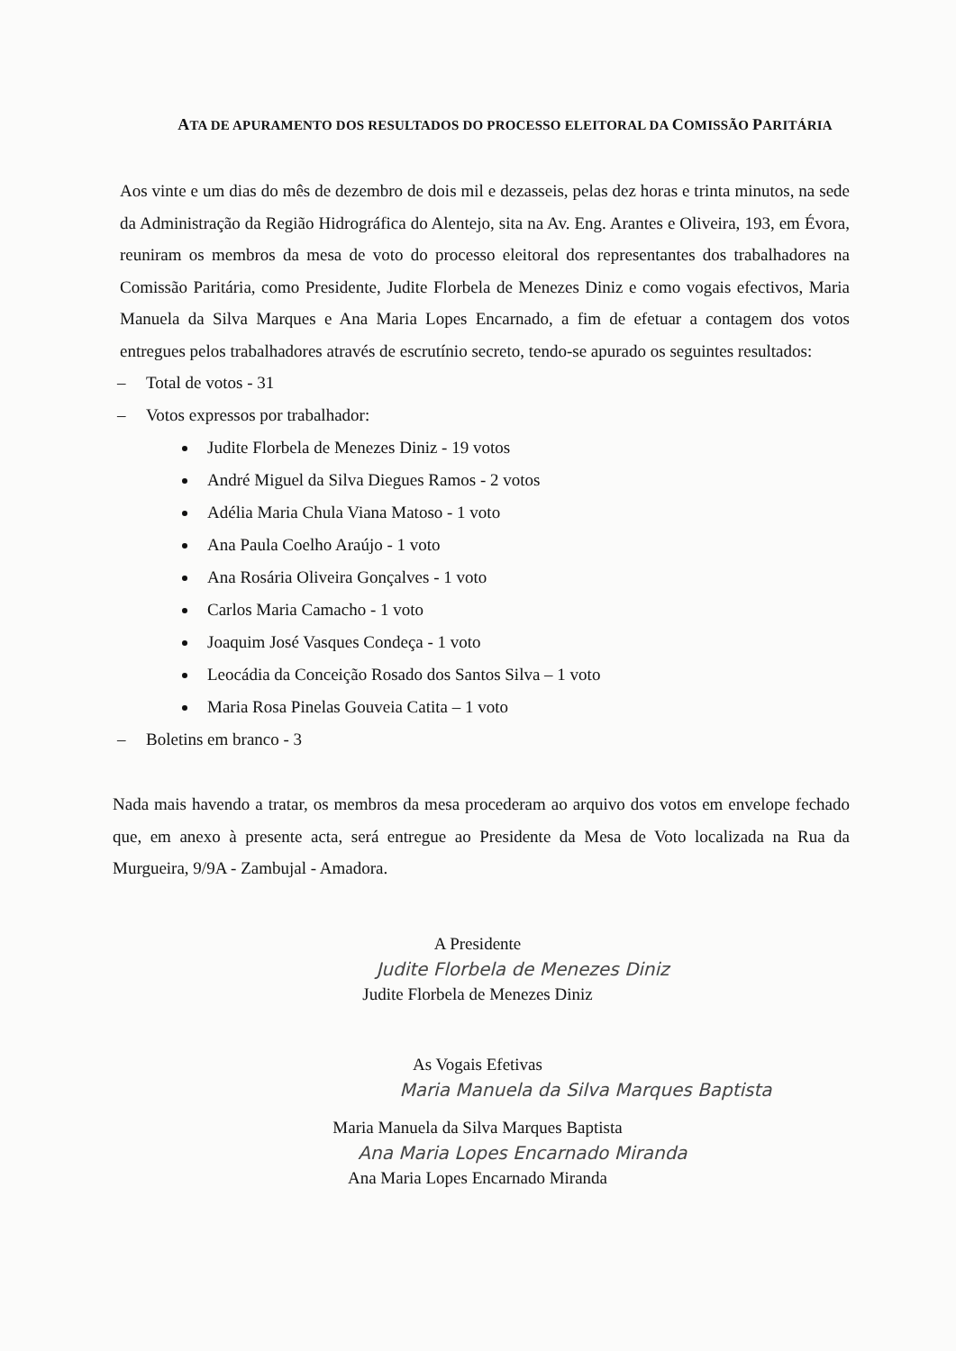ATA DE APURAMENTO DOS RESULTADOS DO PROCESSO ELEITORAL DA COMISSÃO PARITÁRIA
Aos vinte e um dias do mês de dezembro de dois mil e dezasseis, pelas dez horas e trinta minutos, na sede da Administração da Região Hidrográfica do Alentejo, sita na Av. Eng. Arantes e Oliveira, 193, em Évora, reuniram os membros da mesa de voto do processo eleitoral dos representantes dos trabalhadores na Comissão Paritária, como Presidente, Judite Florbela de Menezes Diniz e como vogais efectivos, Maria Manuela da Silva Marques e Ana Maria Lopes Encarnado, a fim de efetuar a contagem dos votos entregues pelos trabalhadores através de escrutínio secreto, tendo-se apurado os seguintes resultados:
– Total de votos - 31
– Votos expressos por trabalhador:
Judite Florbela de Menezes Diniz - 19 votos
André Miguel da Silva Diegues Ramos - 2 votos
Adélia Maria Chula Viana Matoso - 1 voto
Ana Paula Coelho Araújo - 1 voto
Ana Rosária Oliveira Gonçalves - 1 voto
Carlos Maria Camacho - 1 voto
Joaquim José Vasques Condeça - 1 voto
Leocádia da Conceição Rosado dos Santos Silva – 1 voto
Maria Rosa Pinelas Gouveia Catita – 1 voto
– Boletins em branco - 3
Nada mais havendo a tratar, os membros da mesa procederam ao arquivo dos votos em envelope fechado que, em anexo à presente acta, será entregue ao Presidente da Mesa de Voto localizada na Rua da Murgueira, 9/9A - Zambujal - Amadora.
A Presidente
Judite Florbela de Menezes Diniz
Judite Florbela de Menezes Diniz
As Vogais Efetivas
Maria Manuela da Silva Marques Baptista
Maria Manuela da Silva Marques Baptista
Ana Maria Lopes Encarnado Miranda
Ana Maria Lopes Encarnado Miranda